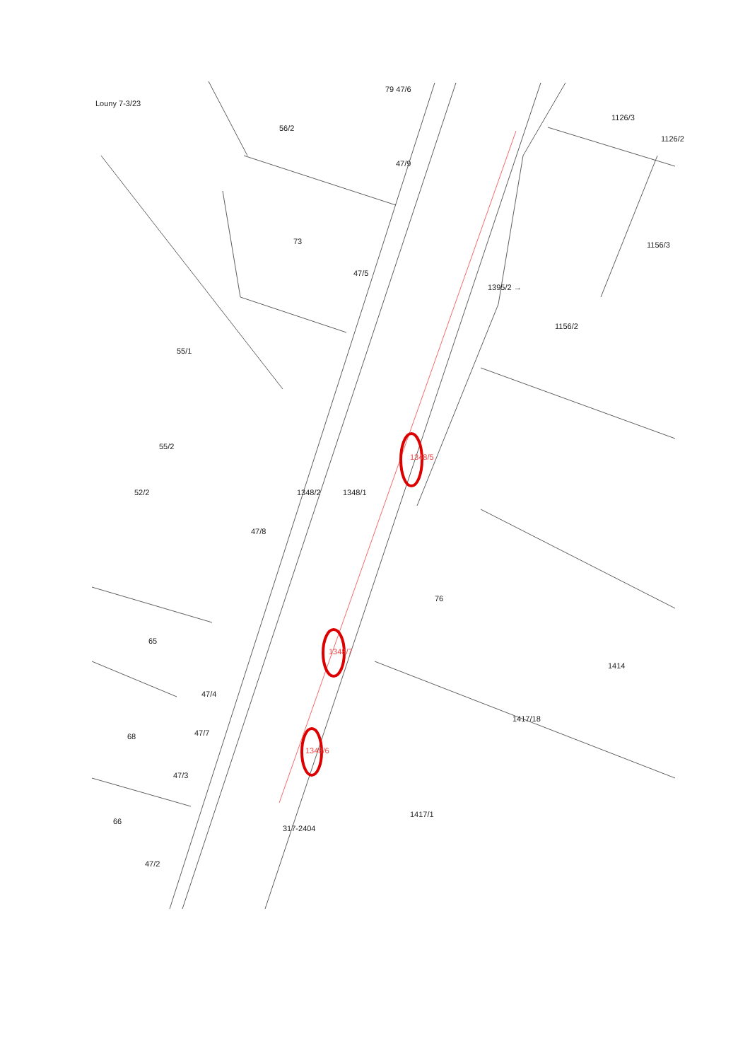Louny 7-3/23
56/2
47/9
79 47/6
1126/3
1126/2
73
47/5
1156/3
1395/2 →
1156/2
55/1
55/2
1348/5
52/2 1348/2 1348/1
47/8
76
65
1348/7
1414
47/4
1417/18
68 47/7
1348/6
47/3
1417/1
66
317-2404
47/2